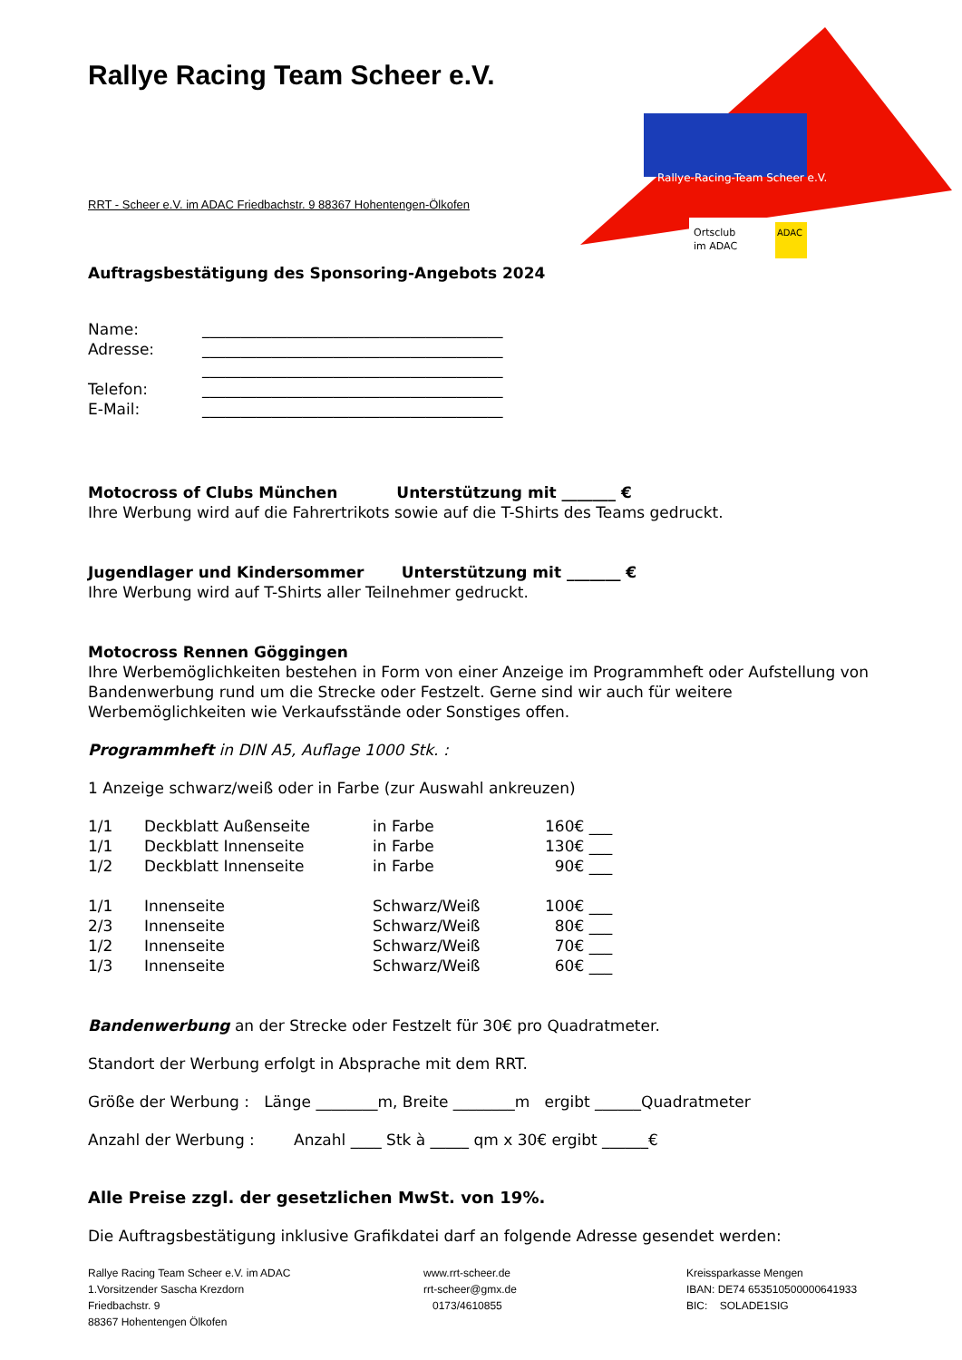Rallye Racing Team Scheer e.V.
Rallye-Racing-Team Scheer e.V.
Ortsclub
im ADAC
ADAC
RRT - Scheer e.V. im ADAC Friedbachstr. 9 88367 Hohentengen-Ölkofen
Auftragsbestätigung des Sponsoring-Angebots 2024
| Name: | _______________________________________ |
| Adresse: | _______________________________________ |
| | _______________________________________ |
| Telefon: | _______________________________________ |
| E-Mail: | _______________________________________ |
Motocross of Clubs München Unterstützung mit _______ €
Ihre Werbung wird auf die Fahrertrikots sowie auf die T-Shirts des Teams gedruckt.
Jugendlager und Kindersommer Unterstützung mit _______ €
Ihre Werbung wird auf T-Shirts aller Teilnehmer gedruckt.
Motocross Rennen Göggingen
Ihre Werbemöglichkeiten bestehen in Form von einer Anzeige im Programmheft oder Aufstellung von Bandenwerbung rund um die Strecke oder Festzelt. Gerne sind wir auch für weitere Werbemöglichkeiten wie Verkaufsstände oder Sonstiges offen.
Programmheft in DIN A5, Auflage 1000 Stk. :
1 Anzeige schwarz/weiß oder in Farbe (zur Auswahl ankreuzen)
| 1/1 | Deckblatt Außenseite | in Farbe | 160€ ___ |
| 1/1 | Deckblatt Innenseite | in Farbe | 130€ ___ |
| 1/2 | Deckblatt Innenseite | in Farbe | 90€ ___ |
| 1/1 | Innenseite | Schwarz/Weiß | 100€ ___ |
| 2/3 | Innenseite | Schwarz/Weiß | 80€ ___ |
| 1/2 | Innenseite | Schwarz/Weiß | 70€ ___ |
| 1/3 | Innenseite | Schwarz/Weiß | 60€ ___ |
Bandenwerbung an der Strecke oder Festzelt für 30€ pro Quadratmeter.
Standort der Werbung erfolgt in Absprache mit dem RRT.
Größe der Werbung : Länge ________m, Breite ________m ergibt ______Quadratmeter
Anzahl der Werbung : Anzahl ____ Stk à _____ qm x 30€ ergibt ______€
Alle Preise zzgl. der gesetzlichen MwSt. von 19%.
Die Auftragsbestätigung inklusive Grafikdatei darf an folgende Adresse gesendet werden:
Rallye Racing Team Scheer e.V. im ADAC
1.Vorsitzender Sascha Krezdorn
Friedbachstr. 9
88367 Hohentengen Ölkofen
www.rrt-scheer.de
rrt-scheer@gmx.de
0173/4610855
Kreissparkasse Mengen
IBAN: DE74 653510500000641933
BIC: SOLADE1SIG